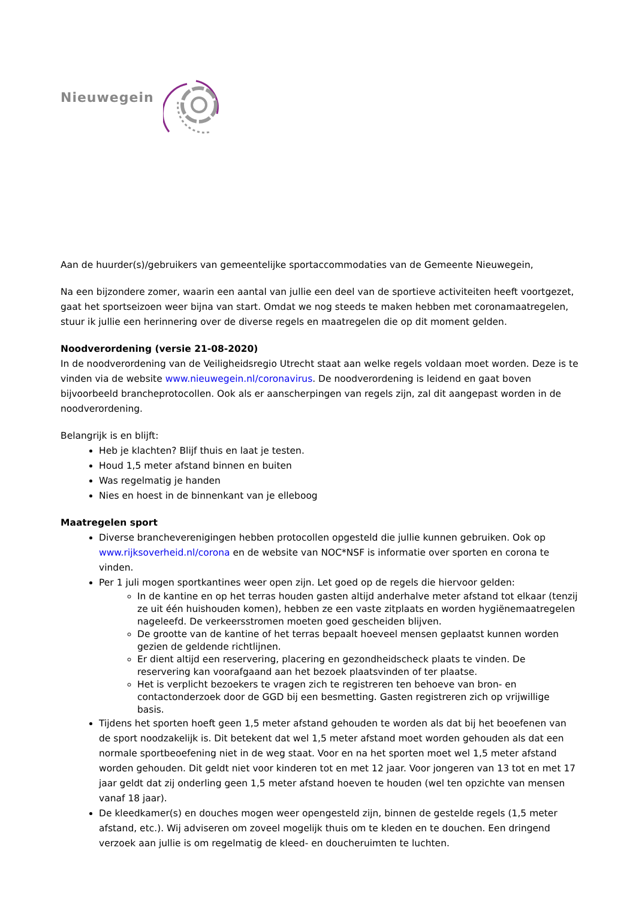Nieuwegein
Aan de huurder(s)/gebruikers van gemeentelijke sportaccommodaties van de Gemeente Nieuwegein,
Na een bijzondere zomer, waarin een aantal van jullie een deel van de sportieve activiteiten heeft voortgezet, gaat het sportseizoen weer bijna van start. Omdat we nog steeds te maken hebben met coronamaatregelen, stuur ik jullie een herinnering over de diverse regels en maatregelen die op dit moment gelden.
Noodverordening (versie 21-08-2020)
In de noodverordening van de Veiligheidsregio Utrecht staat aan welke regels voldaan moet worden. Deze is te vinden via de website www.nieuwegein.nl/coronavirus. De noodverordening is leidend en gaat boven bijvoorbeeld brancheprotocollen. Ook als er aanscherpingen van regels zijn, zal dit aangepast worden in de noodverordening.
Belangrijk is en blijft:
Heb je klachten? Blijf thuis en laat je testen.
Houd 1,5 meter afstand binnen en buiten
Was regelmatig je handen
Nies en hoest in de binnenkant van je elleboog
Maatregelen sport
Diverse brancheverenigingen hebben protocollen opgesteld die jullie kunnen gebruiken. Ook op www.rijksoverheid.nl/corona en de website van NOC*NSF is informatie over sporten en corona te vinden.
Per 1 juli mogen sportkantines weer open zijn. Let goed op de regels die hiervoor gelden:
In de kantine en op het terras houden gasten altijd anderhalve meter afstand tot elkaar (tenzij ze uit één huishouden komen), hebben ze een vaste zitplaats en worden hygiënemaatregelen nageleefd. De verkeersstromen moeten goed gescheiden blijven.
De grootte van de kantine of het terras bepaalt hoeveel mensen geplaatst kunnen worden gezien de geldende richtlijnen.
Er dient altijd een reservering, placering en gezondheidscheck plaats te vinden. De reservering kan voorafgaand aan het bezoek plaatsvinden of ter plaatse.
Het is verplicht bezoekers te vragen zich te registreren ten behoeve van bron- en contactonderzoek door de GGD bij een besmetting. Gasten registreren zich op vrijwillige basis.
Tijdens het sporten hoeft geen 1,5 meter afstand gehouden te worden als dat bij het beoefenen van de sport noodzakelijk is. Dit betekent dat wel 1,5 meter afstand moet worden gehouden als dat een normale sportbeoefening niet in de weg staat. Voor en na het sporten moet wel 1,5 meter afstand worden gehouden. Dit geldt niet voor kinderen tot en met 12 jaar. Voor jongeren van 13 tot en met 17 jaar geldt dat zij onderling geen 1,5 meter afstand hoeven te houden (wel ten opzichte van mensen vanaf 18 jaar).
De kleedkamer(s) en douches mogen weer opengesteld zijn, binnen de gestelde regels (1,5 meter afstand, etc.). Wij adviseren om zoveel mogelijk thuis om te kleden en te douchen. Een dringend verzoek aan jullie is om regelmatig de kleed- en doucheruimten te luchten.